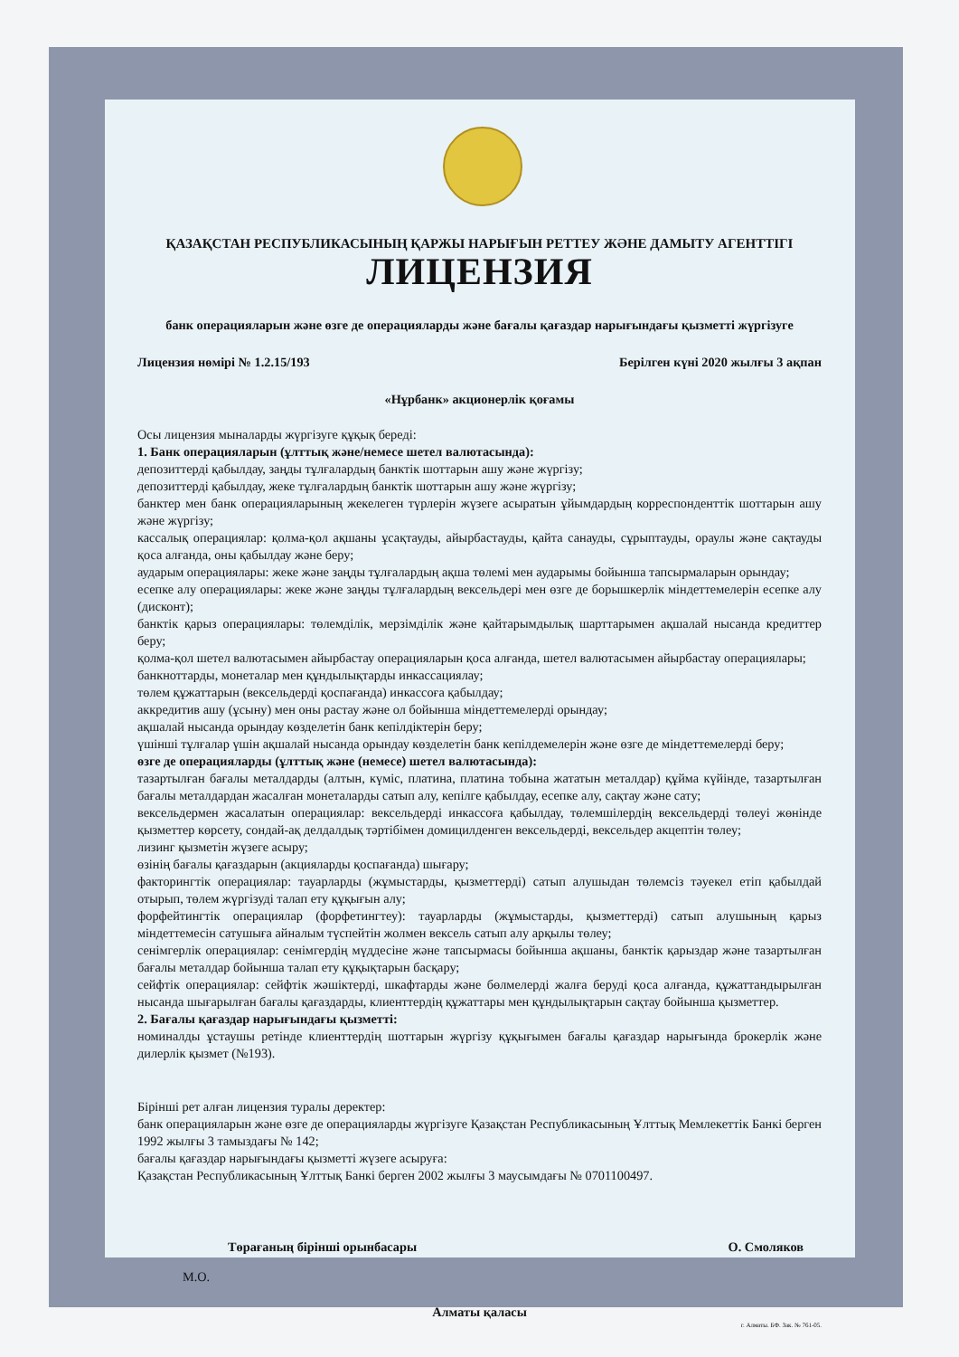ҚАЗАҚСТАН РЕСПУБЛИКАСЫНЫҢ ҚАРЖЫ НАРЫҒЫН РЕТТЕУ ЖӘНЕ ДАМЫТУ АГЕНТТІГІ
ЛИЦЕНЗИЯ
банк операцияларын және өзге де операцияларды және бағалы қағаздар нарығындағы қызметті жүргізуге
Лицензия нөмірі № 1.2.15/193 Берілген күні 2020 жылғы 3 ақпан
«Нұрбанк» акционерлік қоғамы
Осы лицензия мыналарды жүргізуге құқық береді:
1. Банк операцияларын (ұлттық және/немесе шетел валютасында):
депозиттерді қабылдау, заңды тұлғалардың банктік шоттарын ашу және жүргізу;
депозиттерді қабылдау, жеке тұлғалардың банктік шоттарын ашу және жүргізу;
банктер мен банк операцияларының жекелеген түрлерін жүзеге асыратын ұйымдардың корреспонденттік шоттарын ашу және жүргізу;
кассалық операциялар: қолма-қол ақшаны ұсақтауды, айырбастауды, қайта санауды, сұрыптауды, ораулы және сақтауды қоса алғанда, оны қабылдау және беру;
аударым операциялары: жеке және заңды тұлғалардың ақша төлемі мен аударымы бойынша тапсырмаларын орындау;
есепке алу операциялары: жеке және заңды тұлғалардың вексельдері мен өзге де борышкерлік міндеттемелерін есепке алу (дисконт);
банктік қарыз операциялары: төлемділік, мерзімділік және қайтарымдылық шарттарымен ақшалай нысанда кредиттер беру;
қолма-қол шетел валютасымен айырбастау операцияларын қоса алғанда, шетел валютасымен айырбастау операциялары;
банкноттарды, монеталар мен құндылықтарды инкассациялау;
төлем құжаттарын (вексельдерді қоспағанда) инкассоға қабылдау;
аккредитив ашу (ұсыну) мен оны растау және ол бойынша міндеттемелерді орындау;
ақшалай нысанда орындау көзделетін банк кепілдіктерін беру;
үшінші тұлғалар үшін ақшалай нысанда орындау көзделетін банк кепілдемелерін және өзге де міндеттемелерді беру;
өзге де операцияларды (ұлттық және (немесе) шетел валютасында):
тазартылған бағалы металдарды (алтын, күміс, платина, платина тобына жататын металдар) құйма күйінде, тазартылған бағалы металдардан жасалған монеталарды сатып алу, кепілге қабылдау, есепке алу, сақтау және сату;
вексельдермен жасалатын операциялар: вексельдерді инкассоға қабылдау, төлемшілердің вексельдерді төлеуі жөнінде қызметтер көрсету, сондай-ақ делдалдық тәртібімен домицилденген вексельдерді, вексельдер акцептін төлеу;
лизинг қызметін жүзеге асыру;
өзінің бағалы қағаздарын (акцияларды қоспағанда) шығару;
факторингтік операциялар: тауарларды (жұмыстарды, қызметтерді) сатып алушыдан төлемсіз тәуекел етіп қабылдай отырып, төлем жүргізуді талап ету құқығын алу;
форфейтингтік операциялар (форфетингтеу): тауарларды (жұмыстарды, қызметтерді) сатып алушының қарыз міндеттемесін сатушыға айналым түспейтін жолмен вексель сатып алу арқылы төлеу;
сенімгерлік операциялар: сенімгердің мүддесіне және тапсырмасы бойынша ақшаны, банктік қарыздар және тазартылған бағалы металдар бойынша талап ету құқықтарын басқару;
сейфтік операциялар: сейфтік жәшіктерді, шкафтарды және бөлмелерді жалға беруді қоса алғанда, құжаттандырылған нысанда шығарылған бағалы қағаздарды, клиенттердің құжаттары мен құндылықтарын сақтау бойынша қызметтер.
2. Бағалы қағаздар нарығындағы қызметті:
номиналды ұстаушы ретінде клиенттердің шоттарын жүргізу құқығымен бағалы қағаздар нарығында брокерлік және дилерлік қызмет (№193).
Бірінші рет алған лицензия туралы деректер:
банк операцияларын және өзге де операцияларды жүргізуге Қазақстан Республикасының Ұлттық Мемлекеттік Банкі берген 1992 жылғы 3 тамыздағы № 142;
бағалы қағаздар нарығындағы қызметті жүзеге асыруға:
Қазақстан Республикасының Ұлттық Банкі берген 2002 жылғы 3 маусымдағы № 0701100497.
Төрағаның бірінші орынбасары О. Смоляков
М.О.
Алматы қаласы
г. Алматы. БФ. Зак. № 761-05.